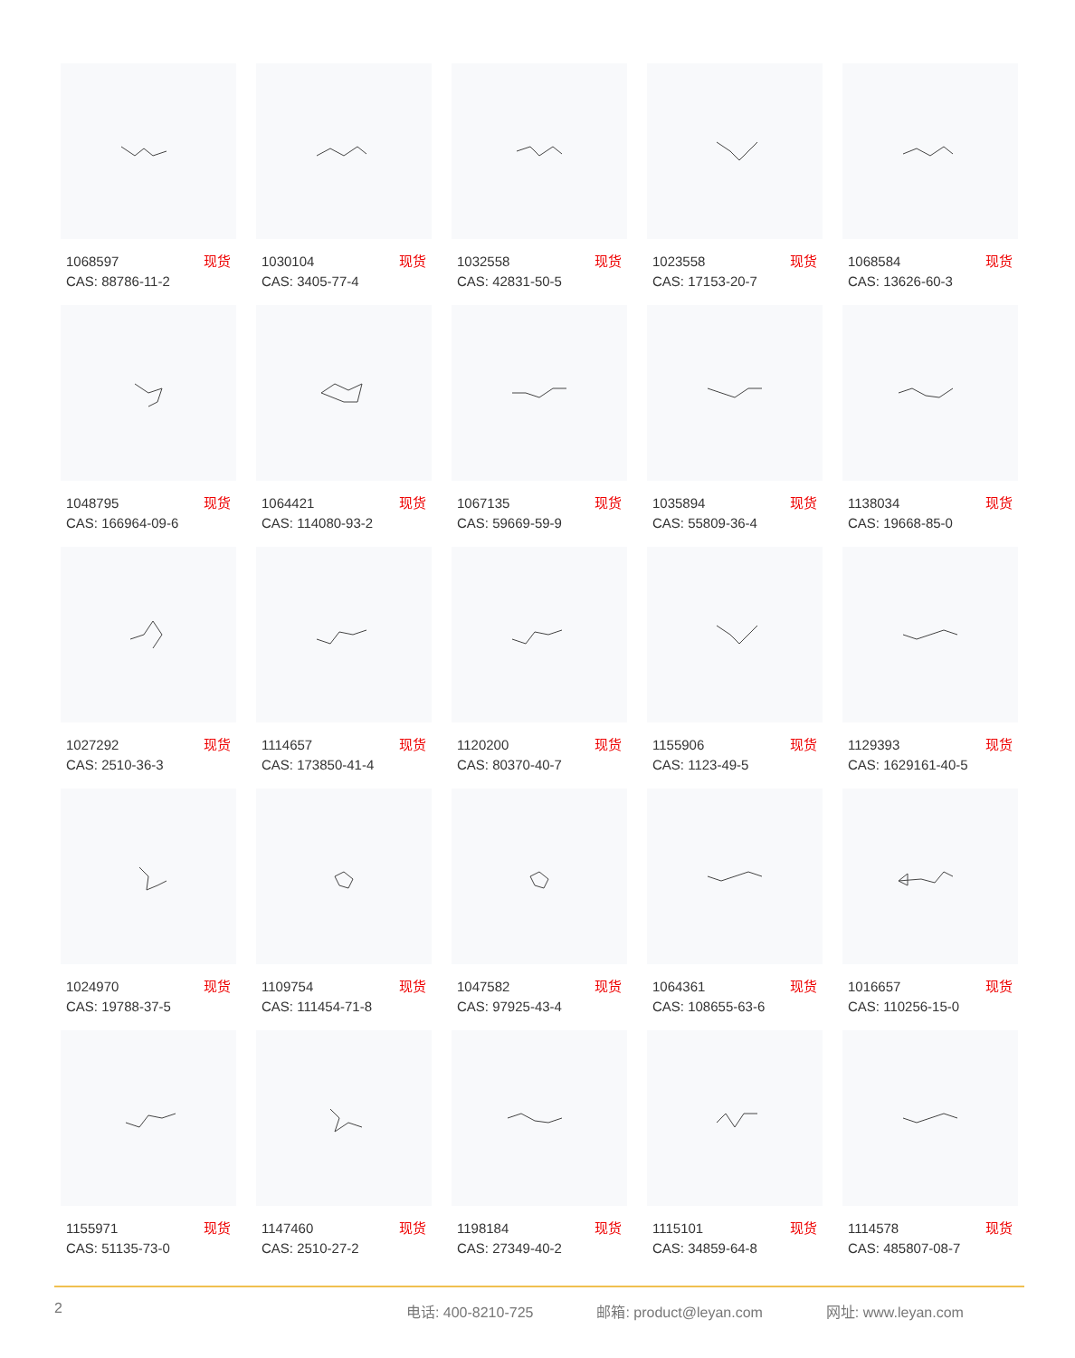1068597 现货
CAS: 88786-11-2
1030104 现货
CAS: 3405-77-4
1032558 现货
CAS: 42831-50-5
1023558 现货
CAS: 17153-20-7
1068584 现货
CAS: 13626-60-3
1048795 现货
CAS: 166964-09-6
1064421 现货
CAS: 114080-93-2
1067135 现货
CAS: 59669-59-9
1035894 现货
CAS: 55809-36-4
1138034 现货
CAS: 19668-85-0
1027292 现货
CAS: 2510-36-3
1114657 现货
CAS: 173850-41-4
1120200 现货
CAS: 80370-40-7
1155906 现货
CAS: 1123-49-5
1129393 现货
CAS: 1629161-40-5
1024970 现货
CAS: 19788-37-5
1109754 现货
CAS: 111454-71-8
1047582 现货
CAS: 97925-43-4
1064361 现货
CAS: 108655-63-6
1016657 现货
CAS: 110256-15-0
1155971 现货
CAS: 51135-73-0
1147460 现货
CAS: 2510-27-2
1198184 现货
CAS: 27349-40-2
1115101 现货
CAS: 34859-64-8
1114578 现货
CAS: 485807-08-7
2 电话: 400-8210-725 邮箱: product@leyan.com 网址: www.leyan.com